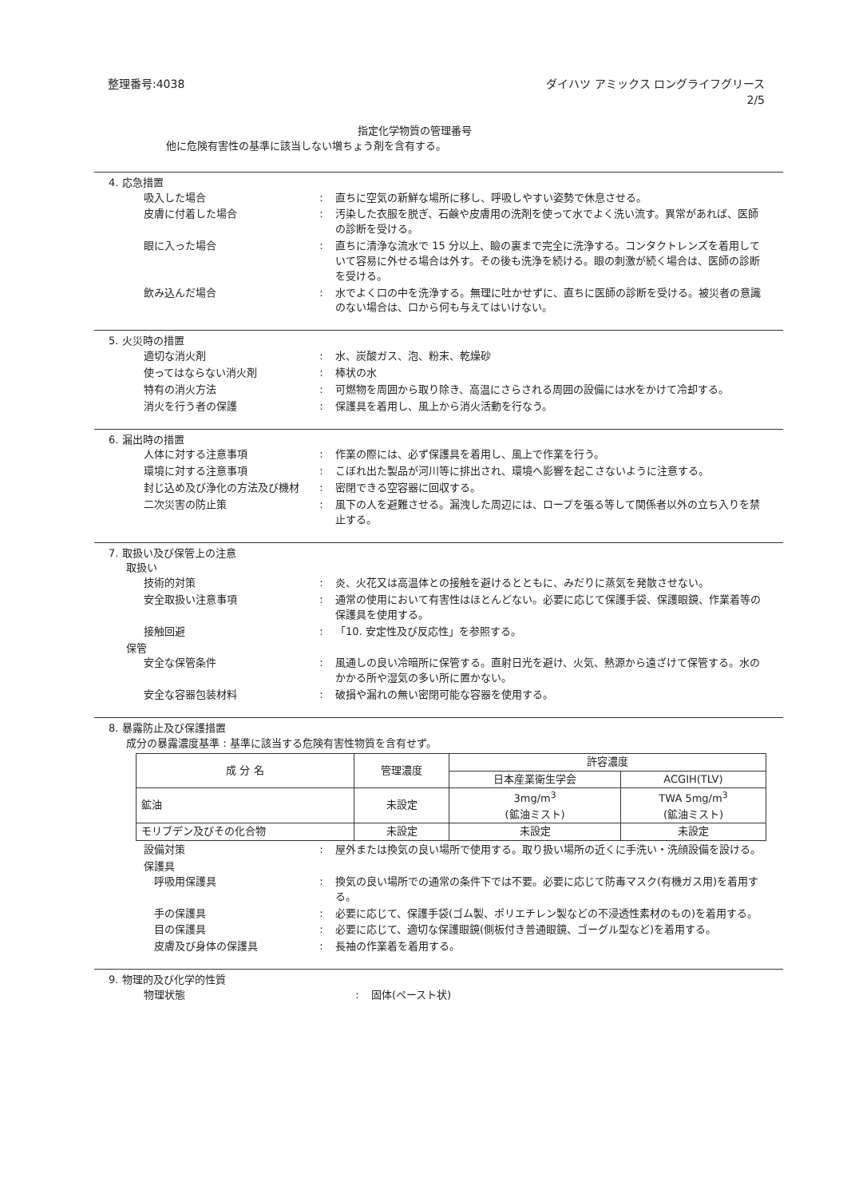整理番号:4038 ダイハツ アミックス ロングライフグリース
2/5
指定化学物質の管理番号
他に危険有害性の基準に該当しない増ちょう剤を含有する。
4. 応急措置
吸入した場合 : 直ちに空気の新鮮な場所に移し、呼吸しやすい姿勢で休息させる。
皮膚に付着した場合 : 汚染した衣服を脱ぎ、石鹸や皮膚用の洗剤を使って水でよく洗い流す。異常があれば、医師の診断を受ける。
眼に入った場合 : 直ちに清浄な流水で 15 分以上、瞼の裏まで完全に洗浄する。コンタクトレンズを着用していて容易に外せる場合は外す。その後も洗浄を続ける。眼の刺激が続く場合は、医師の診断を受ける。
飲み込んだ場合 : 水でよく口の中を洗浄する。無理に吐かせずに、直ちに医師の診断を受ける。被災者の意識のない場合は、口から何も与えてはいけない。
5. 火災時の措置
適切な消火剤 : 水、炭酸ガス、泡、粉末、乾燥砂
使ってはならない消火剤 : 棒状の水
特有の消火方法 : 可燃物を周囲から取り除き、高温にさらされる周囲の設備には水をかけて冷却する。
消火を行う者の保護 : 保護具を着用し、風上から消火活動を行なう。
6. 漏出時の措置
人体に対する注意事項 : 作業の際には、必ず保護具を着用し、風上で作業を行う。
環境に対する注意事項 : こぼれ出た製品が河川等に排出され、環境へ影響を起こさないように注意する。
封じ込め及び浄化の方法及び機材 : 密閉できる空容器に回収する。
二次災害の防止策 : 風下の人を避難させる。漏洩した周辺には、ロープを張る等して関係者以外の立ち入りを禁止する。
7. 取扱い及び保管上の注意
取扱い
技術的対策 : 炎、火花又は高温体との接触を避けるとともに、みだりに蒸気を発散させない。
安全取扱い注意事項 : 通常の使用において有害性はほとんどない。必要に応じて保護手袋、保護眼鏡、作業着等の保護具を使用する。
接触回避 : 「10. 安定性及び反応性」を参照する。
保管
安全な保管条件 : 風通しの良い冷暗所に保管する。直射日光を避け、火気、熱源から遠ざけて保管する。水のかかる所や湿気の多い所に置かない。
安全な容器包装材料 : 破損や漏れの無い密閉可能な容器を使用する。
8. 暴露防止及び保護措置
成分の暴露濃度基準 : 基準に該当する危険有害性物質を含有せず。
| 成 分 名 | 管理濃度 | 許容濃度 | |
| --- | --- | --- | --- |
| | | 日本産業衛生学会 | ACGIH(TLV) |
| 鉱油 | 未設定 | 3mg/m<sup>3</sup> (鉱油ミスト) | TWA 5mg/m<sup>3</sup> (鉱油ミスト) |
| モリブデン及びその化合物 | 未設定 | 未設定 | 未設定 |
設備対策 : 屋外または換気の良い場所で使用する。取り扱い場所の近くに手洗い・洗顔設備を設ける。
保護具
呼吸用保護具 : 換気の良い場所での通常の条件下では不要。必要に応じて防毒マスク(有機ガス用)を着用する。
手の保護具 : 必要に応じて、保護手袋(ゴム製、ポリエチレン製などの不浸透性素材のもの)を着用する。
目の保護具 : 必要に応じて、適切な保護眼鏡(側板付き普通眼鏡、ゴーグル型など)を着用する。
皮膚及び身体の保護具 : 長袖の作業着を着用する。
9. 物理的及び化学的性質
物理状態 : 固体(ペースト状)